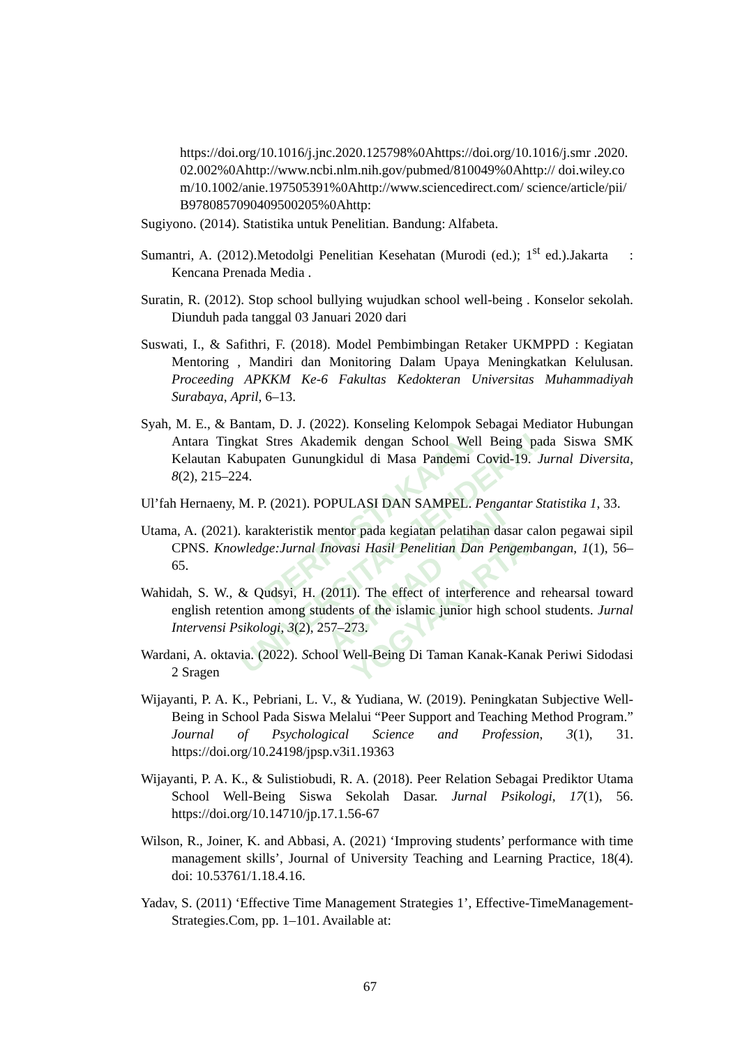PERPUSTAKAAN
UNIVERSITAS JENDERAL ACHMAD YANI
YOGYAKARTA
https://doi.org/10.1016/j.jnc.2020.125798%0Ahttps://doi.org/10.1016/j.smr .2020.02.002%0Ahttp://www.ncbi.nlm.nih.gov/pubmed/810049%0Ahttp:// doi.wiley.com/10.1002/anie.197505391%0Ahttp://www.sciencedirect.com/ science/article/pii/B9780857090409500205%0Ahttp:
Sugiyono. (2014). Statistika untuk Penelitian. Bandung: Alfabeta.
Sumantri, A. (2012).Metodolgi Penelitian Kesehatan (Murodi (ed.); 1<sup>st</sup> ed.).Jakarta : Kencana Prenada Media .
Suratin, R. (2012). Stop school bullying wujudkan school well-being . Konselor sekolah. Diunduh pada tanggal 03 Januari 2020 dari
Suswati, I., & Safithri, F. (2018). Model Pembimbingan Retaker UKMPPD : Kegiatan Mentoring , Mandiri dan Monitoring Dalam Upaya Meningkatkan Kelulusan. Proceeding APKKM Ke-6 Fakultas Kedokteran Universitas Muhammadiyah Surabaya, April, 6–13.
Syah, M. E., & Bantam, D. J. (2022). Konseling Kelompok Sebagai Mediator Hubungan Antara Tingkat Stres Akademik dengan School Well Being pada Siswa SMK Kelautan Kabupaten Gunungkidul di Masa Pandemi Covid-19. Jurnal Diversita, 8(2), 215–224.
Ul’fah Hernaeny, M. P. (2021). POPULASI DAN SAMPEL. Pengantar Statistika 1, 33.
Utama, A. (2021). karakteristik mentor pada kegiatan pelatihan dasar calon pegawai sipil CPNS. Knowledge:Jurnal Inovasi Hasil Penelitian Dan Pengembangan, 1(1), 56–65.
Wahidah, S. W., & Qudsyi, H. (2011). The effect of interference and rehearsal toward english retention among students of the islamic junior high school students. Jurnal Intervensi Psikologi, 3(2), 257–273.
Wardani, A. oktavia. (2022). School Well-Being Di Taman Kanak-Kanak Periwi Sidodasi 2 Sragen
Wijayanti, P. A. K., Pebriani, L. V., & Yudiana, W. (2019). Peningkatan Subjective Well-Being in School Pada Siswa Melalui “Peer Support and Teaching Method Program.” Journal of Psychological Science and Profession, 3(1), 31. https://doi.org/10.24198/jpsp.v3i1.19363
Wijayanti, P. A. K., & Sulistiobudi, R. A. (2018). Peer Relation Sebagai Prediktor Utama School Well-Being Siswa Sekolah Dasar. Jurnal Psikologi, 17(1), 56. https://doi.org/10.14710/jp.17.1.56-67
Wilson, R., Joiner, K. and Abbasi, A. (2021) ‘Improving students’ performance with time management skills’, Journal of University Teaching and Learning Practice, 18(4). doi: 10.53761/1.18.4.16.
Yadav, S. (2011) ‘Effective Time Management Strategies 1’, Effective-TimeManagement-Strategies.Com, pp. 1–101. Available at:
67